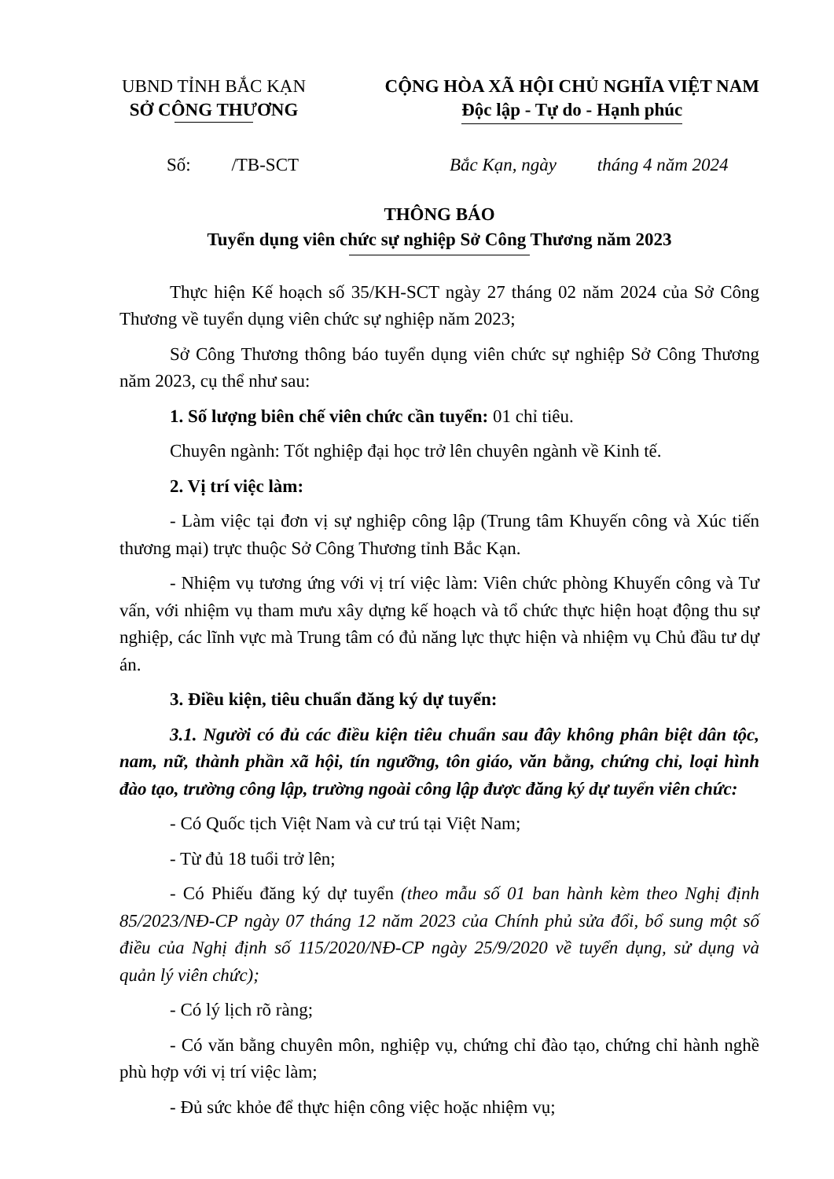UBND TỈNH BẮC KẠN
SỞ CÔNG THƯƠNG
CỘNG HÒA XÃ HỘI CHỦ NGHĨA VIỆT NAM
Độc lập - Tự do - Hạnh phúc
Số: /TB-SCT Bắc Kạn, ngày tháng 4 năm 2024
THÔNG BÁO
Tuyển dụng viên chức sự nghiệp Sở Công Thương năm 2023
Thực hiện Kế hoạch số 35/KH-SCT ngày 27 tháng 02 năm 2024 của Sở Công Thương về tuyển dụng viên chức sự nghiệp năm 2023;
Sở Công Thương thông báo tuyển dụng viên chức sự nghiệp Sở Công Thương năm 2023, cụ thể như sau:
1. Số lượng biên chế viên chức cần tuyển: 01 chỉ tiêu.
Chuyên ngành: Tốt nghiệp đại học trở lên chuyên ngành về Kinh tế.
2. Vị trí việc làm:
- Làm việc tại đơn vị sự nghiệp công lập (Trung tâm Khuyến công và Xúc tiến thương mại) trực thuộc Sở Công Thương tỉnh Bắc Kạn.
- Nhiệm vụ tương ứng với vị trí việc làm: Viên chức phòng Khuyến công và Tư vấn, với nhiệm vụ tham mưu xây dựng kế hoạch và tổ chức thực hiện hoạt động thu sự nghiệp, các lĩnh vực mà Trung tâm có đủ năng lực thực hiện và nhiệm vụ Chủ đầu tư dự án.
3. Điều kiện, tiêu chuẩn đăng ký dự tuyển:
3.1. Người có đủ các điều kiện tiêu chuẩn sau đây không phân biệt dân tộc, nam, nữ, thành phần xã hội, tín ngưỡng, tôn giáo, văn bằng, chứng chỉ, loại hình đào tạo, trường công lập, trường ngoài công lập được đăng ký dự tuyển viên chức:
- Có Quốc tịch Việt Nam và cư trú tại Việt Nam;
- Từ đủ 18 tuổi trở lên;
- Có Phiếu đăng ký dự tuyển (theo mẫu số 01 ban hành kèm theo Nghị định 85/2023/NĐ-CP ngày 07 tháng 12 năm 2023 của Chính phủ sửa đổi, bổ sung một số điều của Nghị định số 115/2020/NĐ-CP ngày 25/9/2020 về tuyển dụng, sử dụng và quản lý viên chức);
- Có lý lịch rõ ràng;
- Có văn bằng chuyên môn, nghiệp vụ, chứng chỉ đào tạo, chứng chỉ hành nghề phù hợp với vị trí việc làm;
- Đủ sức khỏe để thực hiện công việc hoặc nhiệm vụ;